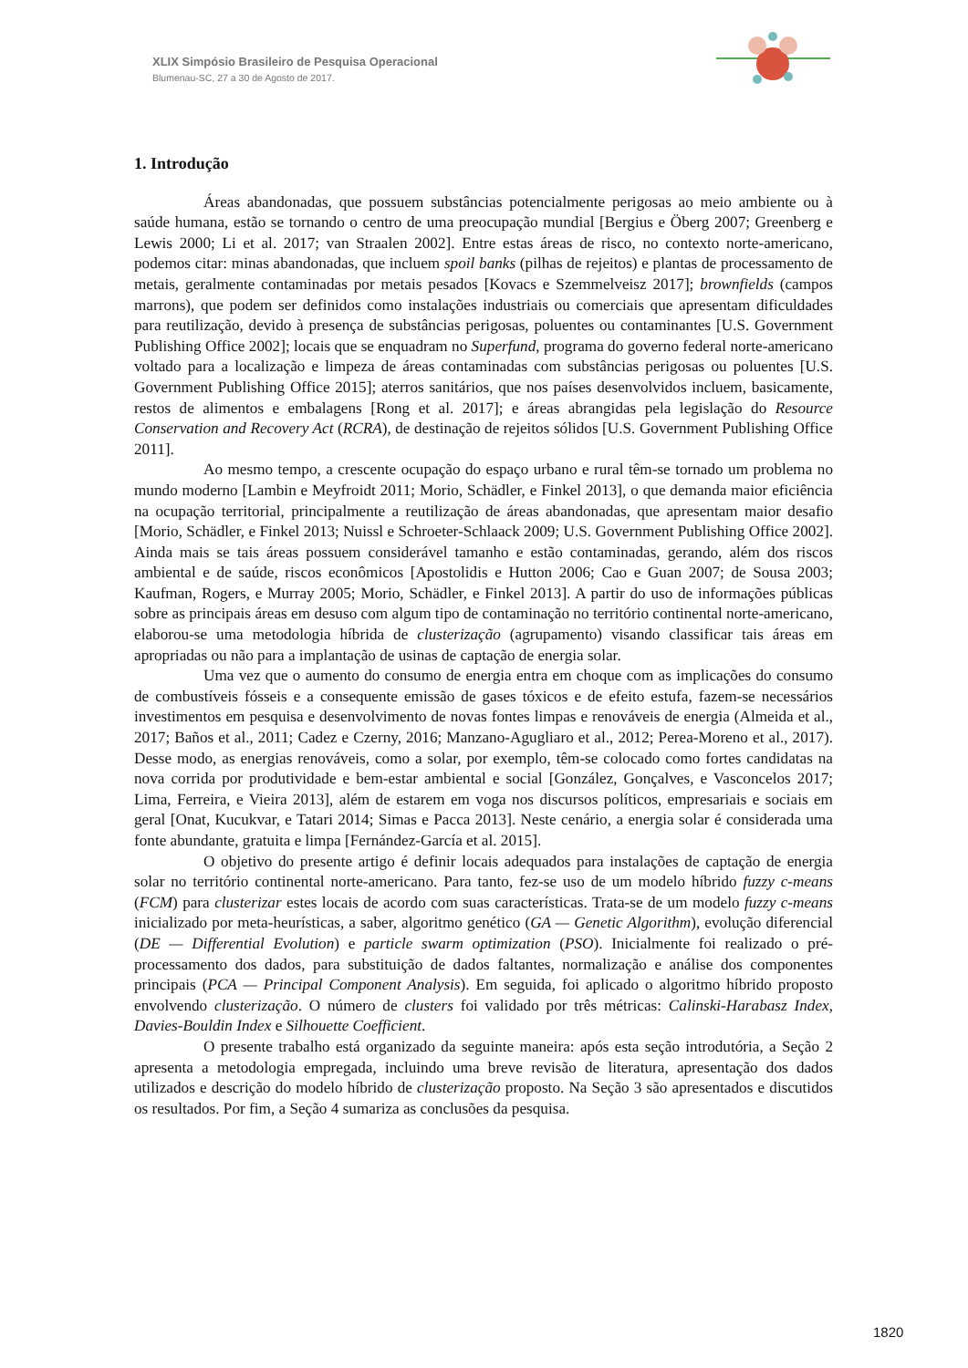XLIX Simpósio Brasileiro de Pesquisa Operacional
Blumenau-SC, 27 a 30 de Agosto de 2017.
1. Introdução
Áreas abandonadas, que possuem substâncias potencialmente perigosas ao meio ambiente ou à saúde humana, estão se tornando o centro de uma preocupação mundial [Bergius e Öberg 2007; Greenberg e Lewis 2000; Li et al. 2017; van Straalen 2002]. Entre estas áreas de risco, no contexto norte-americano, podemos citar: minas abandonadas, que incluem spoil banks (pilhas de rejeitos) e plantas de processamento de metais, geralmente contaminadas por metais pesados [Kovacs e Szemmelveisz 2017]; brownfields (campos marrons), que podem ser definidos como instalações industriais ou comerciais que apresentam dificuldades para reutilização, devido à presença de substâncias perigosas, poluentes ou contaminantes [U.S. Government Publishing Office 2002]; locais que se enquadram no Superfund, programa do governo federal norte-americano voltado para a localização e limpeza de áreas contaminadas com substâncias perigosas ou poluentes [U.S. Government Publishing Office 2015]; aterros sanitários, que nos países desenvolvidos incluem, basicamente, restos de alimentos e embalagens [Rong et al. 2017]; e áreas abrangidas pela legislação do Resource Conservation and Recovery Act (RCRA), de destinação de rejeitos sólidos [U.S. Government Publishing Office 2011].
Ao mesmo tempo, a crescente ocupação do espaço urbano e rural têm-se tornado um problema no mundo moderno [Lambin e Meyfroidt 2011; Morio, Schädler, e Finkel 2013], o que demanda maior eficiência na ocupação territorial, principalmente a reutilização de áreas abandonadas, que apresentam maior desafio [Morio, Schädler, e Finkel 2013; Nuissl e Schroeter-Schlaack 2009; U.S. Government Publishing Office 2002]. Ainda mais se tais áreas possuem considerável tamanho e estão contaminadas, gerando, além dos riscos ambiental e de saúde, riscos econômicos [Apostolidis e Hutton 2006; Cao e Guan 2007; de Sousa 2003; Kaufman, Rogers, e Murray 2005; Morio, Schädler, e Finkel 2013]. A partir do uso de informações públicas sobre as principais áreas em desuso com algum tipo de contaminação no território continental norte-americano, elaborou-se uma metodologia híbrida de clusterização (agrupamento) visando classificar tais áreas em apropriadas ou não para a implantação de usinas de captação de energia solar.
Uma vez que o aumento do consumo de energia entra em choque com as implicações do consumo de combustíveis fósseis e a consequente emissão de gases tóxicos e de efeito estufa, fazem-se necessários investimentos em pesquisa e desenvolvimento de novas fontes limpas e renováveis de energia (Almeida et al., 2017; Baños et al., 2011; Cadez e Czerny, 2016; Manzano-Agugliaro et al., 2012; Perea-Moreno et al., 2017). Desse modo, as energias renováveis, como a solar, por exemplo, têm-se colocado como fortes candidatas na nova corrida por produtividade e bem-estar ambiental e social [González, Gonçalves, e Vasconcelos 2017; Lima, Ferreira, e Vieira 2013], além de estarem em voga nos discursos políticos, empresariais e sociais em geral [Onat, Kucukvar, e Tatari 2014; Simas e Pacca 2013]. Neste cenário, a energia solar é considerada uma fonte abundante, gratuita e limpa [Fernández-García et al. 2015].
O objetivo do presente artigo é definir locais adequados para instalações de captação de energia solar no território continental norte-americano. Para tanto, fez-se uso de um modelo híbrido fuzzy c-means (FCM) para clusterizar estes locais de acordo com suas características. Trata-se de um modelo fuzzy c-means inicializado por meta-heurísticas, a saber, algoritmo genético (GA — Genetic Algorithm), evolução diferencial (DE — Differential Evolution) e particle swarm optimization (PSO). Inicialmente foi realizado o pré-processamento dos dados, para substituição de dados faltantes, normalização e análise dos componentes principais (PCA — Principal Component Analysis). Em seguida, foi aplicado o algoritmo híbrido proposto envolvendo clusterização. O número de clusters foi validado por três métricas: Calinski-Harabasz Index, Davies-Bouldin Index e Silhouette Coefficient.
O presente trabalho está organizado da seguinte maneira: após esta seção introdutória, a Seção 2 apresenta a metodologia empregada, incluindo uma breve revisão de literatura, apresentação dos dados utilizados e descrição do modelo híbrido de clusterização proposto. Na Seção 3 são apresentados e discutidos os resultados. Por fim, a Seção 4 sumariza as conclusões da pesquisa.
1820